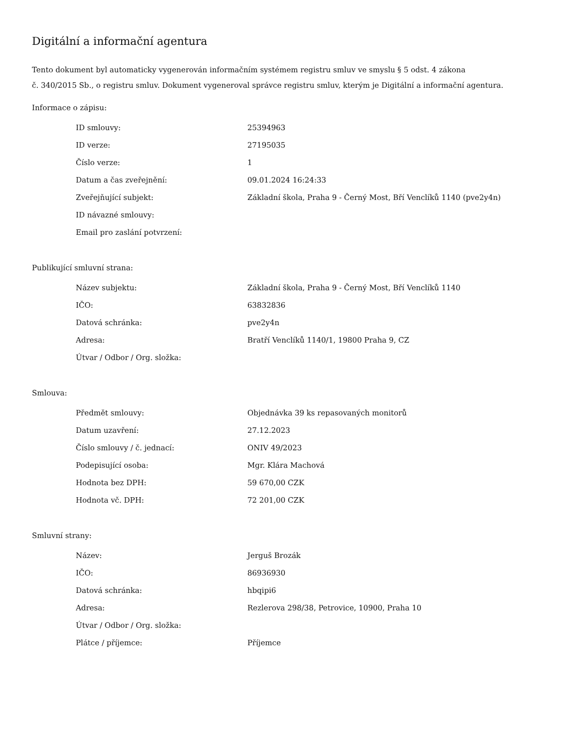Digitální a informační agentura
Tento dokument byl automaticky vygenerován informačním systémem registru smluv ve smyslu § 5 odst. 4 zákona
č. 340/2015 Sb., o registru smluv. Dokument vygeneroval správce registru smluv, kterým je Digitální a informační agentura.
Informace o zápisu:
| ID smlouvy: | 25394963 |
| ID verze: | 27195035 |
| Číslo verze: | 1 |
| Datum a čas zveřejnění: | 09.01.2024 16:24:33 |
| Zveřejňující subjekt: | Základní škola, Praha 9 - Černý Most, Bří Venclíků 1140 (pve2y4n) |
| ID návazné smlouvy: | |
| Email pro zaslání potvrzení: | |
Publikující smluvní strana:
| Název subjektu: | Základní škola, Praha 9 - Černý Most, Bří Venclíků 1140 |
| IČO: | 63832836 |
| Datová schránka: | pve2y4n |
| Adresa: | Bratří Venclíků 1140/1, 19800 Praha 9, CZ |
| Útvar / Odbor / Org. složka: | |
Smlouva:
| Předmět smlouvy: | Objednávka 39 ks repasovaných monitorů |
| Datum uzavření: | 27.12.2023 |
| Číslo smlouvy / č. jednací: | ONIV 49/2023 |
| Podepisující osoba: | Mgr. Klára Machová |
| Hodnota bez DPH: | 59 670,00 CZK |
| Hodnota vč. DPH: | 72 201,00 CZK |
Smluvní strany:
| Název: | Jerguš Brozák |
| IČO: | 86936930 |
| Datová schránka: | hbqipi6 |
| Adresa: | Rezlerova 298/38, Petrovice, 10900, Praha 10 |
| Útvar / Odbor / Org. složka: | |
| Plátce / příjemce: | Příjemce |